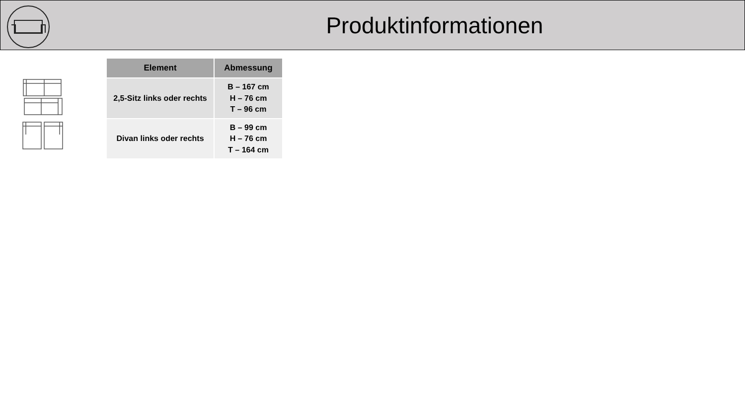Produktinformationen
| Element | Abmessung |
| --- | --- |
| 2,5-Sitz links oder rechts | B – 167 cm H – 76 cm T – 96 cm |
| Divan links oder rechts | B – 99 cm H – 76 cm T – 164 cm |